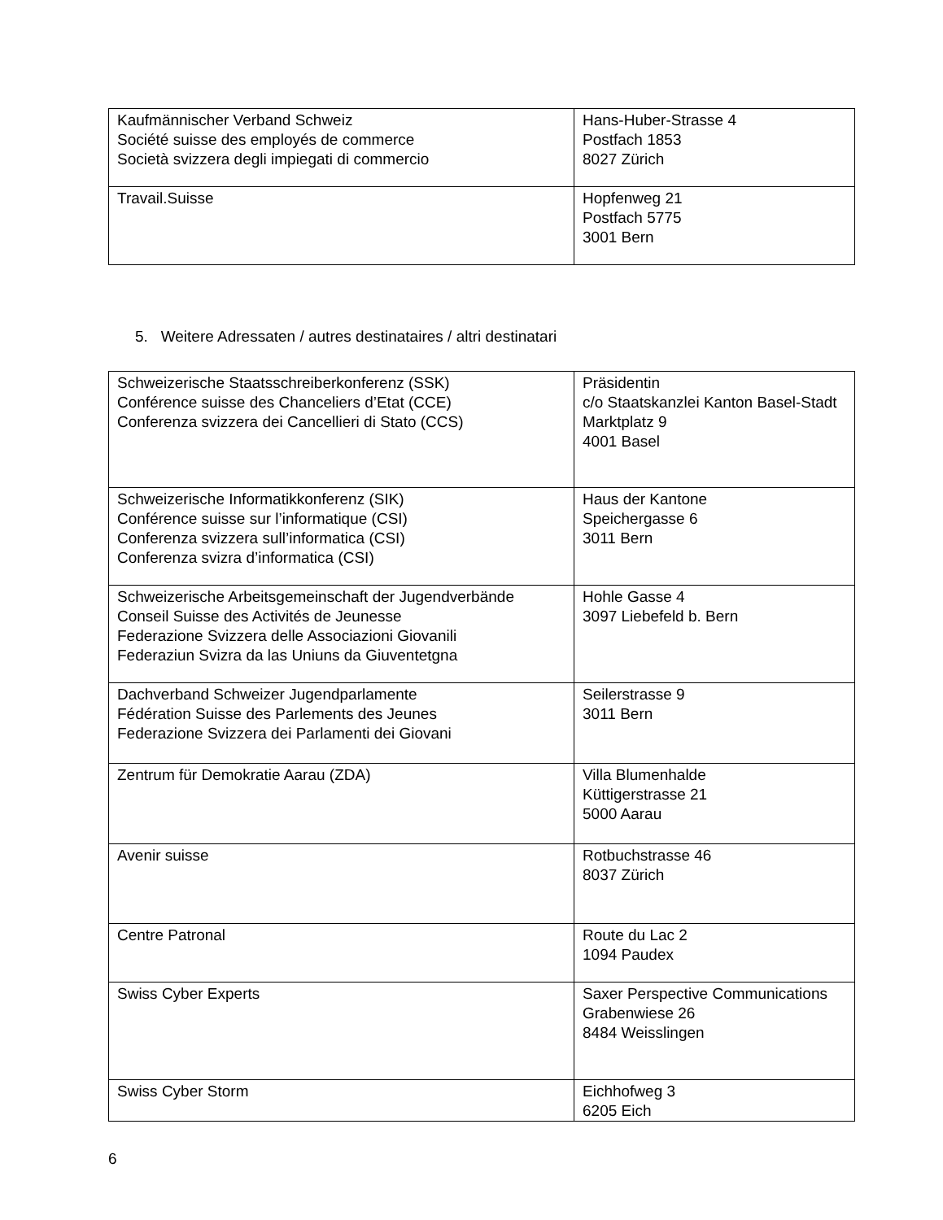| Kaufmännischer Verband Schweiz Société suisse des employés de commerce Società svizzera degli impiegati di commercio | Hans-Huber-Strasse 4 Postfach 1853 8027 Zürich |
| Travail.Suisse | Hopfenweg 21 Postfach 5775 3001 Bern |
5. Weitere Adressaten / autres destinataires / altri destinatari
| Schweizerische Staatsschreiberkonferenz (SSK) Conférence suisse des Chanceliers d’Etat (CCE) Conferenza svizzera dei Cancellieri di Stato (CCS) | Präsidentin c/o Staatskanzlei Kanton Basel-Stadt Marktplatz 9 4001 Basel |
| Schweizerische Informatikkonferenz (SIK) Conférence suisse sur l’informatique (CSI) Conferenza svizzera sull’informatica (CSI) Conferenza svizra d’informatica (CSI) | Haus der Kantone Speichergasse 6 3011 Bern |
| Schweizerische Arbeitsgemeinschaft der Jugendverbände Conseil Suisse des Activités de Jeunesse Federazione Svizzera delle Associazioni Giovanili Federaziun Svizra da las Uniuns da Giuventetgna | Hohle Gasse 4 3097 Liebefeld b. Bern |
| Dachverband Schweizer Jugendparlamente Fédération Suisse des Parlements des Jeunes Federazione Svizzera dei Parlamenti dei Giovani | Seilerstrasse 9 3011 Bern |
| Zentrum für Demokratie Aarau (ZDA) | Villa Blumenhalde Küttigerstrasse 21 5000 Aarau |
| Avenir suisse | Rotbuchstrasse 46 8037 Zürich |
| Centre Patronal | Route du Lac 2 1094 Paudex |
| Swiss Cyber Experts | Saxer Perspective Communications Grabenwiese 26 8484 Weisslingen |
| Swiss Cyber Storm | Eichhofweg 3 6205 Eich |
6